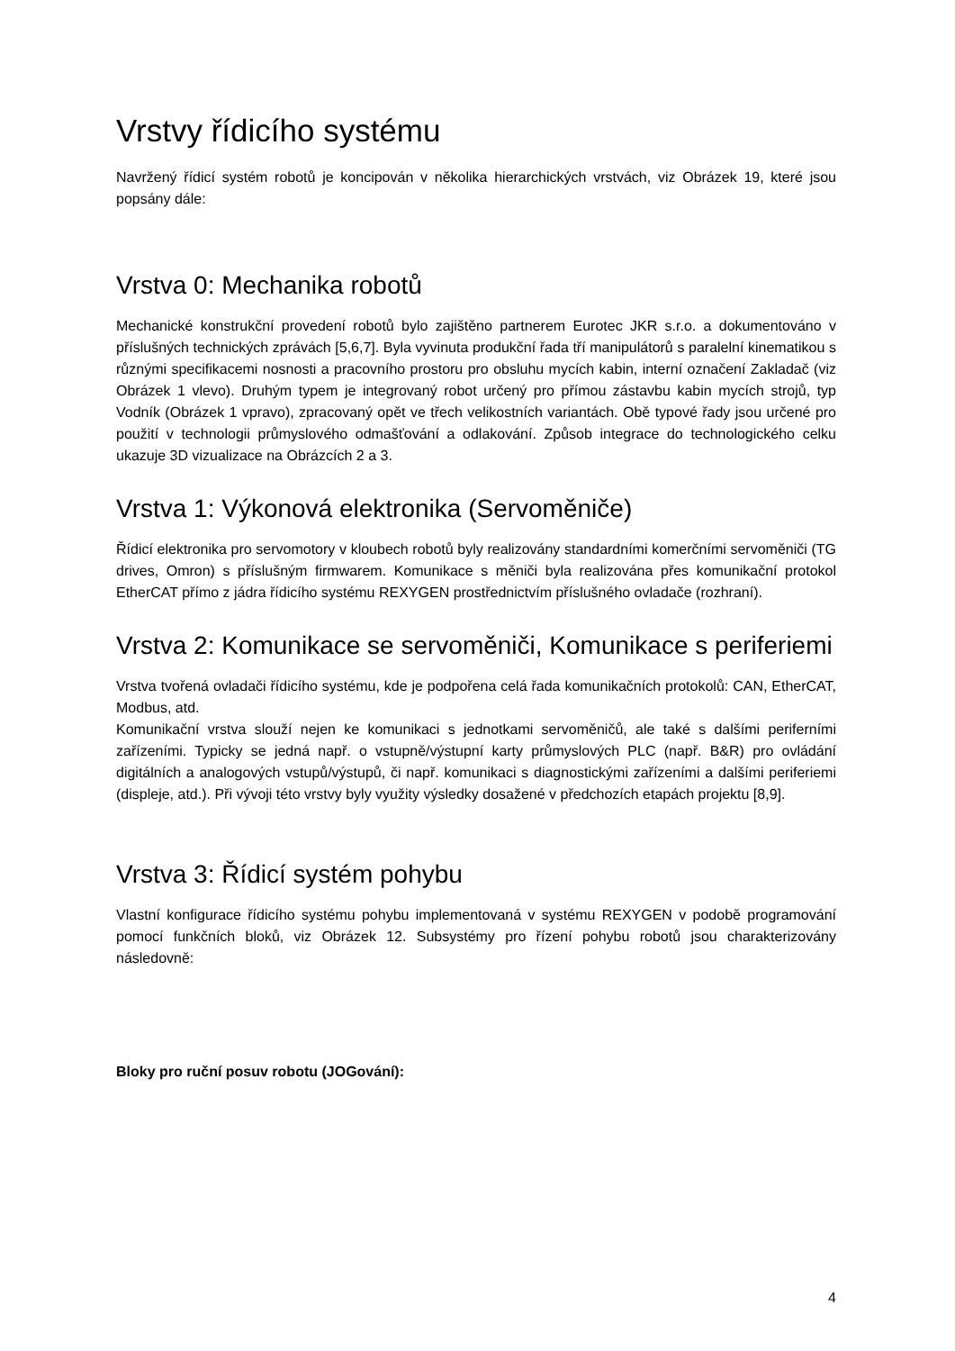Vrstvy řídicího systému
Navržený řídicí systém robotů je koncipován v několika hierarchických vrstvách, viz Obrázek 19, které jsou popsány dále:
Vrstva 0: Mechanika robotů
Mechanické konstrukční provedení robotů bylo zajištěno partnerem Eurotec JKR s.r.o. a dokumentováno v příslušných technických zprávách [5,6,7]. Byla vyvinuta produkční řada tří manipulátorů s paralelní kinematikou s různými specifikacemi nosnosti a pracovního prostoru pro obsluhu mycích kabin, interní označení Zakladač (viz Obrázek 1 vlevo). Druhým typem je integrovaný robot určený pro přímou zástavbu kabin mycích strojů, typ Vodník (Obrázek 1 vpravo), zpracovaný opět ve třech velikostních variantách. Obě typové řady jsou určené pro použití v technologii průmyslového odmašťování a odlakování. Způsob integrace do technologického celku ukazuje 3D vizualizace na Obrázcích 2 a 3.
Vrstva 1: Výkonová elektronika (Servoměniče)
Řídicí elektronika pro servomotory v kloubech robotů byly realizovány standardními komerčními servoměniči (TG drives, Omron) s příslušným firmwarem. Komunikace s měniči byla realizována přes komunikační protokol EtherCAT přímo z jádra řídicího systému REXYGEN prostřednictvím příslušného ovladače (rozhraní).
Vrstva 2: Komunikace se servoměniči, Komunikace s periferiemi
Vrstva tvořená ovladači řídicího systému, kde je podpořena celá řada komunikačních protokolů: CAN, EtherCAT, Modbus, atd.
Komunikační vrstva slouží nejen ke komunikaci s jednotkami servoměničů, ale také s dalšími periferními zařízeními. Typicky se jedná např. o vstupně/výstupní karty průmyslových PLC (např. B&R) pro ovládání digitálních a analogových vstupů/výstupů, či např. komunikaci s diagnostickými zařízeními a dalšími periferiemi (displeje, atd.). Při vývoji této vrstvy byly využity výsledky dosažené v předchozích etapách projektu [8,9].
Vrstva 3: Řídicí systém pohybu
Vlastní konfigurace řídicího systému pohybu implementovaná v systému REXYGEN v podobě programování pomocí funkčních bloků, viz Obrázek 12. Subsystémy pro řízení pohybu robotů jsou charakterizovány následovně:
Bloky pro ruční posuv robotu (JOGování):
4